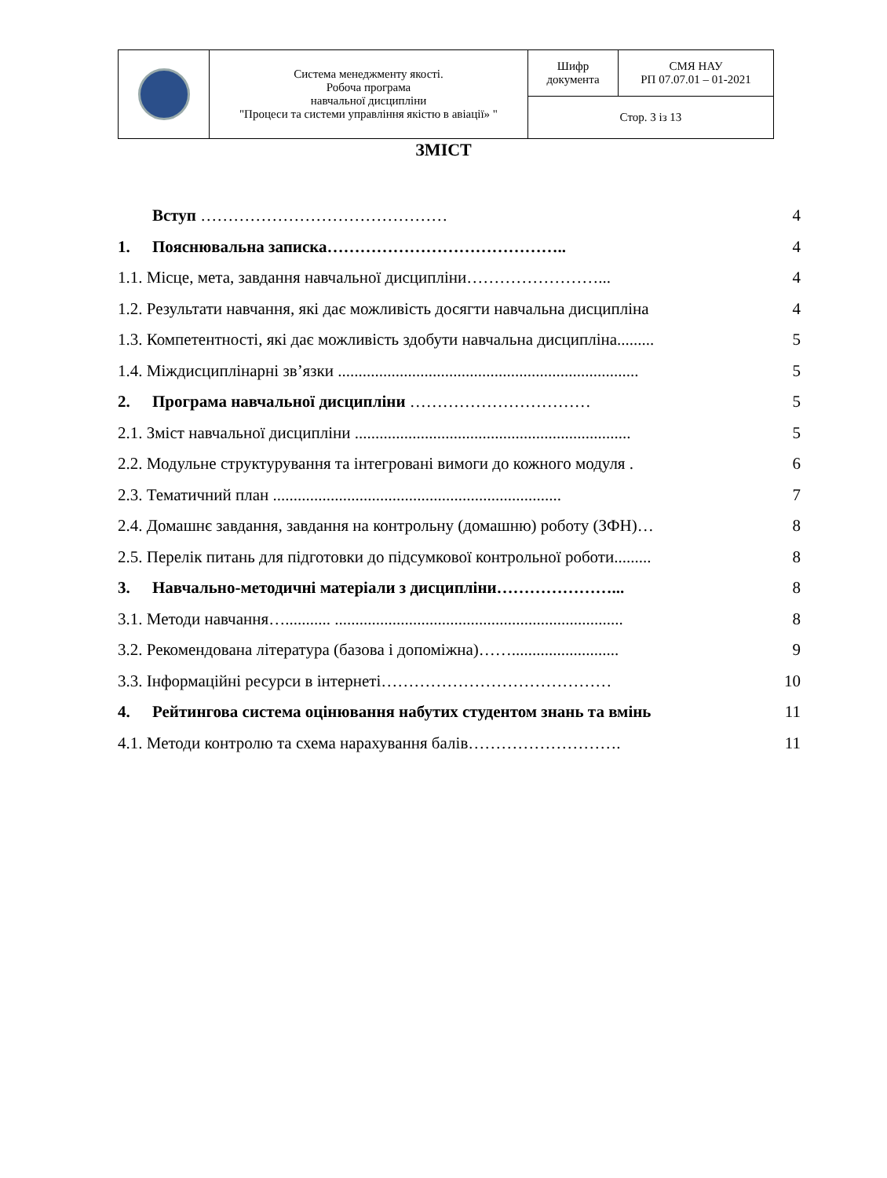| | Система менеджменту якості. Робоча програма навчальної дисципліни "Процеси та системи управління якістю в авіації» " | Шифр документа | СМЯ НАУ РП 07.07.01 – 01-2021 |
| | | Стор. 3 із 13 | |
ЗМІСТ
| | Вступ ……………………………………… | 4 |
| 1. | Пояснювальна записка…………………………………….. | 4 |
| 1.1. Місце, мета, завдання навчальної дисципліни……………………... | | 4 |
| 1.2. Результати навчання, які дає можливість досягти навчальна дисципліна | | 4 |
| 1.3. Компетентності, які дає можливість здобути навчальна дисципліна......... | | 5 |
| 1.4. Міждисциплінарні зв’язки ......................................................................... | | 5 |
| 2. | Програма навчальної дисципліни …………………………… | 5 |
| 2.1. Зміст навчальної дисципліни ................................................................... | | 5 |
| 2.2. Модульне структурування та інтегровані вимоги до кожного модуля . | | 6 |
| 2.3. Тематичний план ...................................................................... | | 7 |
| 2.4. Домашнє завдання, завдання на контрольну (домашню) роботу (ЗФН)… | | 8 |
| 2.5. Перелік питань для підготовки до підсумкової контрольної роботи......... | | 8 |
| 3. | Навчально-методичні матеріали з дисципліни…………………... | 8 |
| 3.1. Методи навчання…........... ...................................................................... | | 8 |
| 3.2. Рекомендована література (базова і допоміжна)…….......................... | | 9 |
| 3.3. Інформаційні ресурси в інтернеті…………………………………… | | 10 |
| 4. | Рейтингова система оцінювання набутих студентом знань та вмінь | 11 |
| 4.1. Методи контролю та схема нарахування балів………………………. | | 11 |